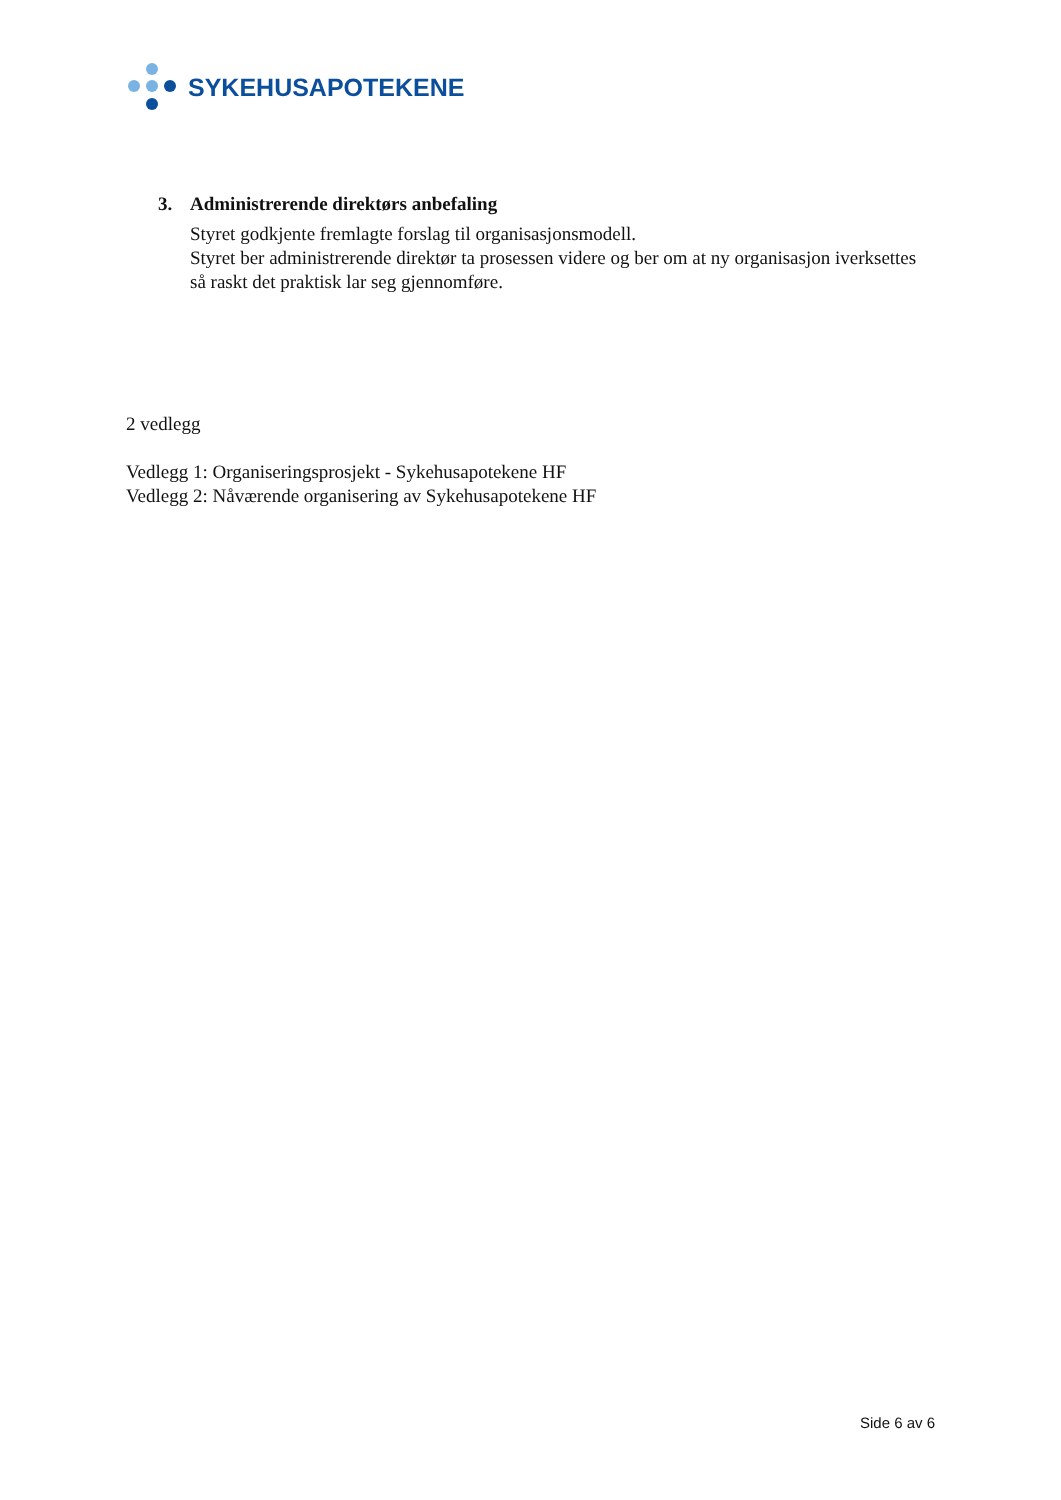SYKEHUSAPOTEKENE
3. Administrerende direktørs anbefaling
Styret godkjente fremlagte forslag til organisasjonsmodell.
Styret ber administrerende direktør ta prosessen videre og ber om at ny organisasjon iverksettes så raskt det praktisk lar seg gjennomføre.
2 vedlegg
Vedlegg 1: Organiseringsprosjekt - Sykehusapotekene HF
Vedlegg 2: Nåværende organisering av Sykehusapotekene HF
Side 6 av 6